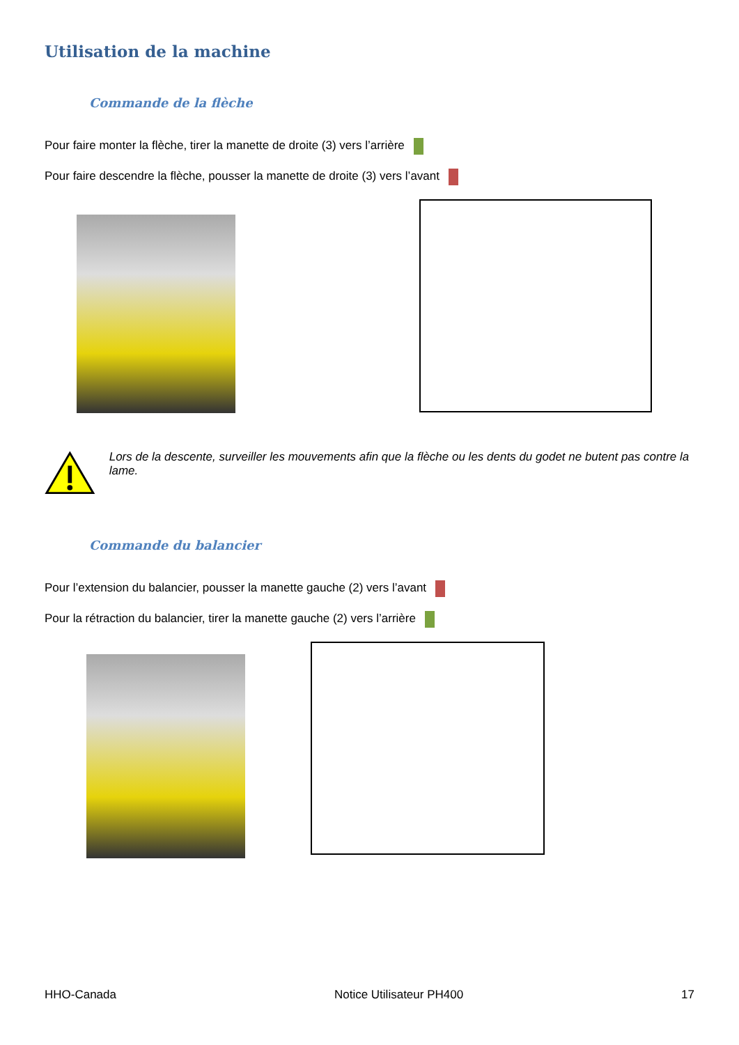Utilisation de la machine
Commande de la flèche
Pour faire monter la flèche, tirer la manette de droite (3) vers l’arrière
Pour faire descendre la flèche, pousser la manette de droite (3) vers l’avant
Lors de la descente, surveiller les mouvements afin que la flèche ou les dents du godet ne butent pas contre la lame.
Commande du balancier
Pour l’extension du balancier, pousser la manette gauche (2) vers l’avant
Pour la rétraction du balancier, tirer la manette gauche (2) vers l’arrière
HHO-Canada Notice Utilisateur PH400 17